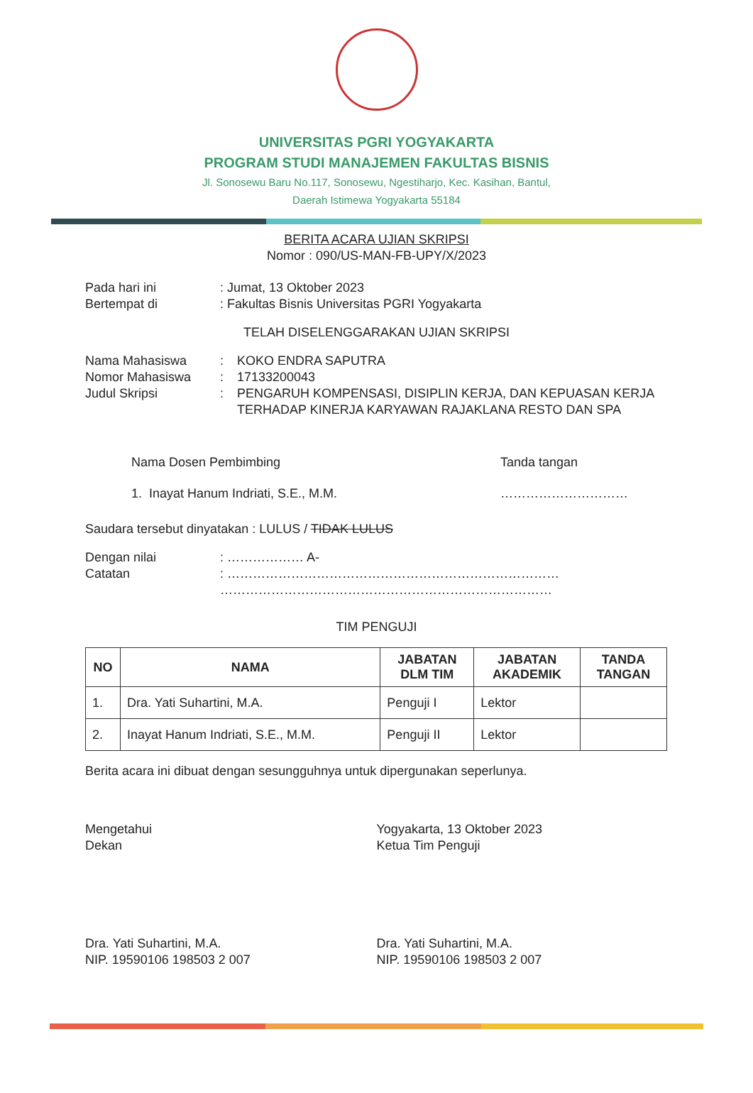UNIVERSITAS PGRI YOGYAKARTA
PROGRAM STUDI MANAJEMEN FAKULTAS BISNIS
Jl. Sonosewu Baru No.117, Sonosewu, Ngestiharjo, Kec. Kasihan, Bantul,
Daerah Istimewa Yogyakarta 55184
BERITA ACARA UJIAN SKRIPSI
Nomor : 090/US-MAN-FB-UPY/X/2023
Pada hari ini : Jumat, 13 Oktober 2023
Bertempat di : Fakultas Bisnis Universitas PGRI Yogyakarta
TELAH DISELENGGARAKAN UJIAN SKRIPSI
Nama Mahasiswa : KOKO ENDRA SAPUTRA
Nomor Mahasiswa : 17133200043
Judul Skripsi : PENGARUH KOMPENSASI, DISIPLIN KERJA, DAN KEPUASAN KERJA TERHADAP KINERJA KARYAWAN RAJAKLANA RESTO DAN SPA
Nama Dosen Pembimbing
1. Inayat Hanum Indriati, S.E., M.M.
Tanda tangan
…………………………
Saudara tersebut dinyatakan : LULUS / TIDAK LULUS
Dengan nilai : ……………… A-
Catatan : ……………………………………………………………………
……………………………………………………………………
TIM PENGUJI
| NO | NAMA | JABATAN DLM TIM | JABATAN AKADEMIK | TANDA TANGAN |
| --- | --- | --- | --- | --- |
| 1. | Dra. Yati Suhartini, M.A. | Penguji I | Lektor | |
| 2. | Inayat Hanum Indriati, S.E., M.M. | Penguji II | Lektor | |
Berita acara ini dibuat dengan sesungguhnya untuk dipergunakan seperlunya.
Mengetahui
Dekan
Dra. Yati Suhartini, M.A.
NIP. 19590106 198503 2 007
Yogyakarta, 13 Oktober 2023
Ketua Tim Penguji
Dra. Yati Suhartini, M.A.
NIP. 19590106 198503 2 007